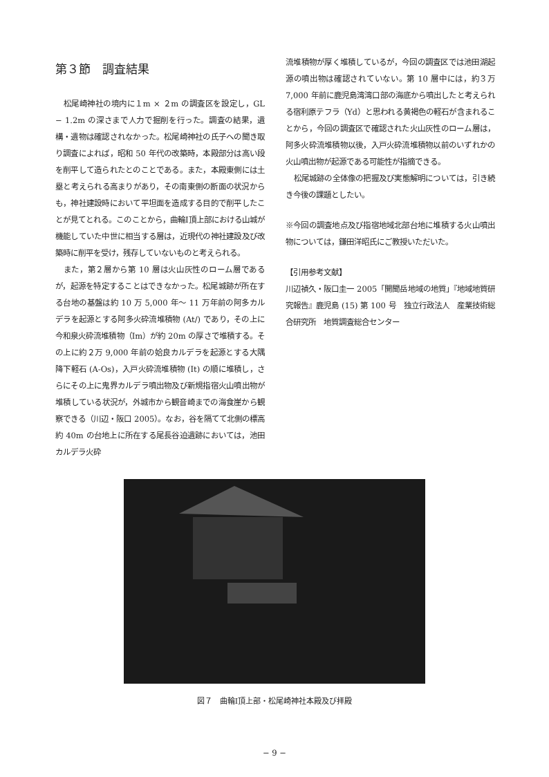第３節　調査結果
松尾崎神社の境内に１m × ２m の調査区を設定し，GL − 1.2m の深さまで人力で掘削を行った。調査の結果，遺構・遺物は確認されなかった。松尾崎神社の氏子への聞き取り調査によれば，昭和 50 年代の改築時，本殿部分は高い段を削平して造られたとのことである。また，本殿東側には土塁と考えられる高まりがあり，その南東側の断面の状況からも，神社建設時において平坦面を造成する目的で削平したことが見てとれる。このことから，曲輪Ⅰ頂上部における山城が機能していた中世に相当する層は，近現代の神社建設及び改築時に削平を受け，残存していないものと考えられる。
また，第２層から第 10 層は火山灰性のローム層であるが，起源を特定することはできなかった。松尾城跡が所在する台地の基盤は約 10 万 5,000 年〜 11 万年前の阿多カルデラを起源とする阿多火砕流堆積物 (At/) であり，その上に今和泉火砕流堆積物（Im）が約 20m の厚さで堆積する。その上に約２万 9,000 年前の姶良カルデラを起源とする大隅降下軽石 (A-Os)，入戸火砕流堆積物 (It) の順に堆積し，さらにその上に鬼界カルデラ噴出物及び新規指宿火山噴出物が堆積している状況が，外城市から観音崎までの海食崖から観察できる（川辺・阪口 2005）。なお，谷を隔てて北側の標高約 40m の台地上に所在する尾長谷迫遺跡においては，池田カルデラ火砕
流堆積物が厚く堆積しているが，今回の調査区では池田湖起源の噴出物は確認されていない。第 10 層中には，約３万 7,000 年前に鹿児島湾湾口部の海底から噴出したと考えられる宿利原テフラ（Yd）と思われる黄褐色の軽石が含まれることから，今回の調査区で確認された火山灰性のローム層は，阿多火砕流堆積物以後，入戸火砕流堆積物以前のいずれかの火山噴出物が起源である可能性が指摘できる。
松尾城跡の全体像の把握及び実態解明については，引き続き今後の課題としたい。
※今回の調査地点及び指宿地域北部台地に堆積する火山噴出物については，鎌田洋昭氏にご教授いただいた。
【引用参考文献】
川辺禎久・阪口圭一 2005「開聞岳地域の地質」『地域地質研究報告』鹿児島 (15) 第 100 号　独立行政法人　産業技術総合研究所　地質調査総合センター
図７　曲輪Ⅰ頂上部・松尾崎神社本殿及び拝殿
− 9 −